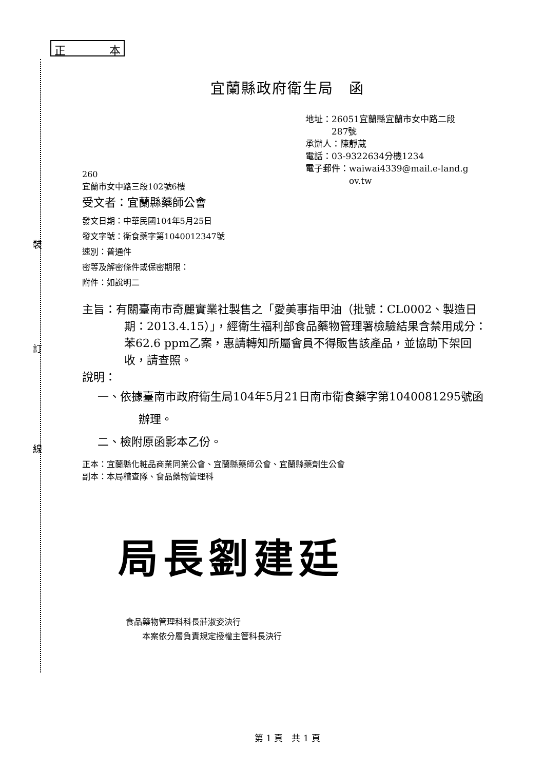裝
訂
線
正 本
宜蘭縣政府衛生局　函
地址：26051宜蘭縣宜蘭市女中路二段
　　　287號
承辦人：陳靜葳
電話：03-9322634分機1234
電子郵件：waiwai4339@mail.e-land.g
　　　　　ov.tw
260
宜蘭市女中路三段102號6樓
受文者：宜蘭縣藥師公會
發文日期：中華民國104年5月25日
發文字號：衛食藥字第1040012347號
速別：普通件
密等及解密條件或保密期限：
附件：如說明二
主旨：有關臺南市奇麗實業社製售之「愛美事指甲油（批號：CL0002、製造日期：2013.4.15）」，經衛生福利部食品藥物管理署檢驗結果含禁用成分：苯62.6 ppm乙案，惠請轉知所屬會員不得販售該產品，並協助下架回收，請查照。
說明：
一、依據臺南市政府衛生局104年5月21日南市衛食藥字第1040081295號函辦理。
二、檢附原函影本乙份。
正本：宜蘭縣化粧品商業同業公會、宜蘭縣藥師公會、宜蘭縣藥劑生公會
副本：本局稽查隊、食品藥物管理科
局長劉建廷
食品藥物管理科科長莊淑姿決行
　　本案依分層負責規定授權主管科長決行
第 1 頁　共 1 頁